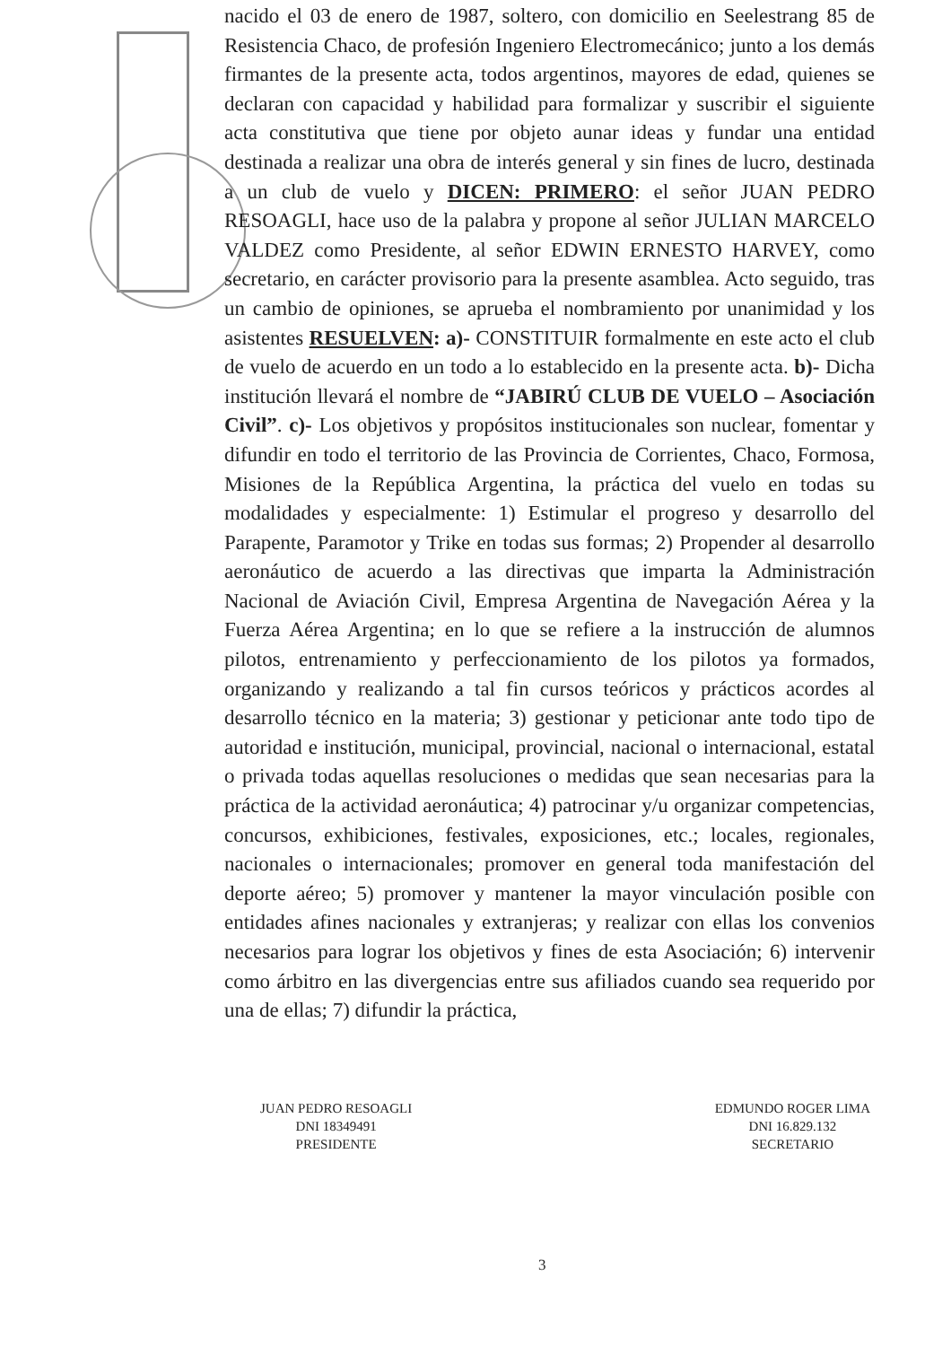nacido el 03 de enero de 1987, soltero, con domicilio en Seelestrang 85 de Resistencia Chaco, de profesión Ingeniero Electromecánico; junto a los demás firmantes de la presente acta, todos argentinos, mayores de edad, quienes se declaran con capacidad y habilidad para formalizar y suscribir el siguiente acta constitutiva que tiene por objeto aunar ideas y fundar una entidad destinada a realizar una obra de interés general y sin fines de lucro, destinada a un club de vuelo y DICEN: PRIMERO: el señor JUAN PEDRO RESOAGLI, hace uso de la palabra y propone al señor JULIAN MARCELO VALDEZ como Presidente, al señor EDWIN ERNESTO HARVEY, como secretario, en carácter provisorio para la presente asamblea. Acto seguido, tras un cambio de opiniones, se aprueba el nombramiento por unanimidad y los asistentes RESUELVEN: a)- CONSTITUIR formalmente en este acto el club de vuelo de acuerdo en un todo a lo establecido en la presente acta. b)- Dicha institución llevará el nombre de “JABIRÚ CLUB DE VUELO – Asociación Civil”. c)- Los objetivos y propósitos institucionales son nuclear, fomentar y difundir en todo el territorio de las Provincia de Corrientes, Chaco, Formosa, Misiones de la República Argentina, la práctica del vuelo en todas su modalidades y especialmente: 1) Estimular el progreso y desarrollo del Parapente, Paramotor y Trike en todas sus formas; 2) Propender al desarrollo aeronáutico de acuerdo a las directivas que imparta la Administración Nacional de Aviación Civil, Empresa Argentina de Navegación Aérea y la Fuerza Aérea Argentina; en lo que se refiere a la instrucción de alumnos pilotos, entrenamiento y perfeccionamiento de los pilotos ya formados, organizando y realizando a tal fin cursos teóricos y prácticos acordes al desarrollo técnico en la materia; 3) gestionar y peticionar ante todo tipo de autoridad e institución, municipal, provincial, nacional o internacional, estatal o privada todas aquellas resoluciones o medidas que sean necesarias para la práctica de la actividad aeronáutica; 4) patrocinar y/u organizar competencias, concursos, exhibiciones, festivales, exposiciones, etc.; locales, regionales, nacionales o internacionales; promover en general toda manifestación del deporte aéreo; 5) promover y mantener la mayor vinculación posible con entidades afines nacionales y extranjeras; y realizar con ellas los convenios necesarios para lograr los objetivos y fines de esta Asociación; 6) intervenir como árbitro en las divergencias entre sus afiliados cuando sea requerido por una de ellas; 7) difundir la práctica,
JUAN PEDRO RESOAGLI
DNI 18349491
PRESIDENTE
EDMUNDO ROGER LIMA
DNI 16.829.132
SECRETARIO
3